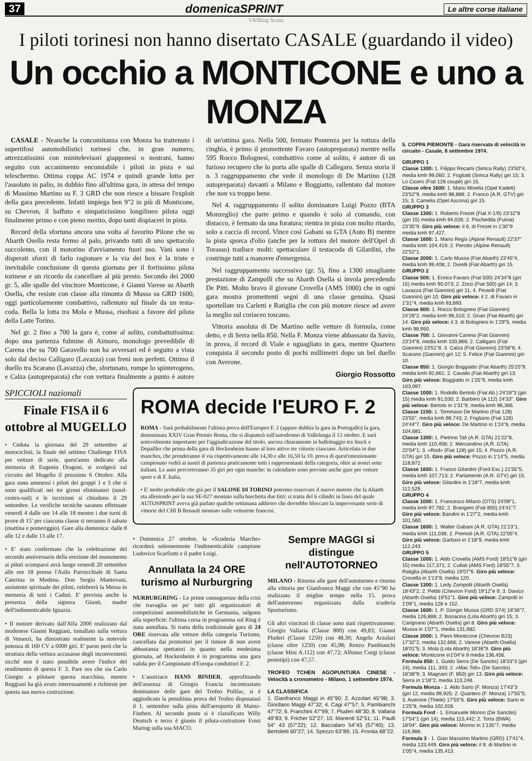37 domenicaSPRINT Le altre corse italiane
V8/Blog Scans
I piloti torinesi non hanno disertato CASALE (guardando il video)
Un occhio a MONTICONE e uno a MONZA
CASALE - Neanche la concomitanza con Monza ha trattenuto i supertifosi automobilistici torinesi che, in gran numero, attrezzatissimi con minitelevisori giapponesi o nostrani, hanno seguito con accanimento encomiabile i piloti in pista e sui teleschermo. Ottima coppa AC 1974 e quindi grande lotta per l'assoluto in palio, in dubbio fino all'ultima gara, in attesa del tempo di Massimo Martino su F. 3 GRD che non riesce a bissare l'exploit della gara precedente. Infatti impiega ben 9"2 in più di Monticone, su Chevron, il baffuto e simpaticissimo longilineo pilota oggi finalmente primo e con pieno merito, dopo tanti dispiaceri in pista.
Record della sfortuna ancora una volta al favorito Pilone che su Abarth Osella resta fermo al palo, privando tutti di uno spettacolo succolento, con il motorino d'avviamento fuori uso. Vani sono i disperati sforzi di farlo ragionare e la via dei box è la triste e inevitabile conclusione di questa giornata per il fortissimo pilota torinese e un ricordo da cancellare al più presto. Secondo dei 2000 gr. 5, alle spalle del vincitore Monticone, è Gianni Varese su Abarth Osella, che resiste con classe alla rimonta di Mussa su GRD 1600, oggi particolarmente combattivo, rallentato sul finale da un testa-coda. Bella la lotta tra Mola e Mussa, risoltasi a favore del pilota della Latte Torino.
Nel gr. 2 fino a 700 la gara è, come al solito, combattutissima: dopo una partenza fulmine di Aimoro, monologo prevedibile di Carena che su 700 Garavello non ha avversari ed è seguito a vista solo dal deciso Calligaro (Lavazza) con freni non perfetti. Ottimo il duello tra Scarano (Lavazza) che, sfortunato, rompe lo spinterogeno, e Calza (autopreparata) che con vettura finalmente a punto è autore di un'ottima gara. Nella 500, fermato Pontenza per la rottura della cinghia, è primo il promettente Favaro (autopreparata) mentre nella 595 Rocco Bolognesi, combattivo come al solito, è autore di un furioso recupero che lo porta alle spalle di Callegaro. Senza storia il n. 3 raggruppamento che vede il monologo di De Martino (128 autopreparata) davanti a Milano e Boggiatto, rallentato dal motore che non va troppo bene.
Nel 4. raggruppamento il solito dominatore Luigi Pozzo (BTA Monzeglio) che parte primo e quando è solo al comando, con distacco, è fermato da una foratura; rientra in pista con molto ritardo, solo a caccia di record. Vince così Gabani su GTA (Auto B) mentre la pista sporca d'olio (anche per la rottura del motore dell'Opel di Torasso) tradisce molti: spettacolare il testacoda di Gilardini, che costringe tutti a manovre d'emergenza.
Nel raggruppamento successivo (gr. 5), fino a 1300 smagliante prestazione di Zampolli che su Abarth Osella si invola precedendo De Pitti. Molto bravo il giovane Crovella (AMS 1000) che in ogni gara mostra promettenti segni di una classe genuina. Quasi sportellate tra Carletti e Ratiglia che con più motore riesce ad avere la meglio sul coriaceo toscano.
Vittoria assoluta di De Martino nelle vetture di formula, come detto, e di Serra nella 850. Nella F. Monza viene abbassato da Savio, in prova, il record di Viale e uguagliato in gara, mentre Quartero conquista il secondo posto di pochi millimetri dopo un bel duello con Averone.
Giorgio Rossotto
SPICCIOLI nazionali
Finale FISA il 6 ottobre al MUGELLO
• Ceduta la giornata del 29 settembre ai motociclisti, la finale del settimo Challenge FISA per vetture di serie, quest'anno dedicato alla memoria di Eugenio Dragoni, si svolgerà sul circuito del Mugello il prossimo 6 Ottobre. Alla gara sono ammessi i piloti dei gruppi 1 e 3 che si sono qualificati nei tre gironi eliminatori (nord-centro-sud) e le iscrizioni si chiudono il 29 settembre. Le verifiche tecniche saranno effettuate venerdì 4 dalle ore 14 alle 18 mentre i due turni di prove di 15' per ciascuna classe si terranno il sabato (mattina e pomeriggio). Gare alla domenica: dalle 8 alle 12 e dalle 13 alle 17.
• E' stato confermato che la celebrazione del secondo anniversario della erezione del monumento ai piloti scomparsi avrà luogo venerdì 20 settembre alle ore 18 presso l'Asilo Parrocchiale di Santa Caterina in Modena. Don Sergio Mantovani, assistente spirituale dei piloti, celebrerà la Messa in memoria di tutti i Caduti. E' prevista anche la presenza della signora Giunti, madre dell'indimenticabile Ignazio.
• Il motore derivato dall'Alfa 2000 realizzato dal modenese Gianni Reggiani, installato sulla vettura di Venanzi, ha dimostrato realmente la notevole potenza di 160 CV a 6000 giri. E' parso però che la struttura della vettura accusasse degli inconvenienti sicché non è stato possibile avere l'indice del rendimento di questa F. 3. Pare ora che sia Carlo Giorgio a pilotare questa macchina, mentre Reggiani ha già avuto interessamenti e richieste per questa sua nuova costruzione.
ROMA decide l'EURO F. 2
ROMA - Sarà probabilmente l'ultima prova dell'Europeo F. 2 (appare dubbia la gara in Portogallo) la gara, denominata XXIV Gran Premio Roma, che si disputerà sull'autodromo di Vallelunga il 13 ottobre. E sarà notevolmente importante per l'aggiudicazione del titolo, ancora chiaramente in ballottaggio tra Stuck e Depailler che prima della gara di Hockenheim hanno al loro attivo tre vittorie ciascuno. Articolata in due manches, che prenderanno il via rispettivamente alle 14,30 e alle 16,50 la 10. prova di quest'emozionante campionato vedrà ai nastri di partenza praticamente tutti i rappresentanti della categoria, oltre ai nostri sette italiani. Le auto percorreranno 35 giri per ogni manche: in calendario sono previste anche gare per vetture sport e di F. Italia.
• E' molto probabile che già per il SALONE DI TORINO potremo osservare il nuovo motore che la Abarth sta allestendo per la sua SE-027 montato sulla barchetta due litri: si tratta del 6 cilindri in linea del quale AUTOSPRINT aveva già parlato qualche settimana addietro che dovrebbe bloccare la impervesante serie di vittorie del CHI B Renault montato sulle vetturette francesi.
• Domenica 27 ottobre, la «Scuderia Marche» ricorderà solennemente l'indimenticabile campione Ludovico Scarfiotti e il padre Luigi.
Annullata la 24 ORE turismo al Nurburgring
NURBURGRING - Le prime conseguenze della crisi che travaglia un po' tutti gli organizzatori di competizioni automobilistiche in Germania, salgono alla superficie: l'ultima corsa in programma sul Ring è stata annullata. Si tratta della tradizionale gara di 24 ORE riservata alle vetture della categoria Turismo, cancellata dai promotori per il timore di non avere abbastanza spettatori in quanto nella medesima giornata, ad Hockenheim è in programma una gara valida per il Campionato d'Europa conduttori F. 2.
• L'austriaco HANS BINDER, approfittando dell'assenza di Giorgio Francia incontrastato dominatore delle gare del Trofeo Polifac, si è aggiudicato la penultima prova del Trofeo disputatasi il 1. settembre sulla pista dell'aeroporto di Mainz-Finthen. Al secondo posto si è classificato Willy Deutsch e terzo è giunto il pilota-costruttore Ernst Maring sulla sua MACO.
Sempre MAGGI si distingue nell'AUTOTORNEO
MILANO - Ritorno alle gare dell'autotorneo e ritorno alla vittoria per Gianfranco Maggi che con 45"90 ha realizzato il miglior tempo nella 15. prova dell'autotorneo organizzata dalla scuderia Sporturismo.
Gli altri vincitori di classe sono stati rispettivamente: Giorgio Vallaria (Classe 800) con 49,83; Gianni Pluderi (Classe 1250) con 48,30; Angelo Arzolari (classe oltre 1250) con 45,98; Renzo Pambianchi (classe Mini A.112) con 47,72; Alfonso Corgi (classe prototipi) con 47,57.
TROFEO TCHEN AGOPUNTURA CINESE - Velocità a cronometro - Milano, 1 settembre 1974.
LA CLASSIFICA
1. Gianfranco Maggi in 45"90; 2. Azzolari 45"98; 3. Giordano Maggi 47"32; 4. Cagi 47"57; 5. Pambianchi 47"72; 6. Franchini 47"99; 7. Pluderi 48"30; 8. Vallaria 49"83; 9. Fricher 52"27; 10. Manenti 52"51; 11. Paulli 54" 43 (57"22); 12. Baccalaro 54"43 (57"40); 13. Bertoletti 60"27; 14. Spezzo 63"89; 15. Frontia 68"22.
5. COPPA PIEMONTE - Gara riservata di velocità in circuito - Casale, 8 settembre 1974.
GRUPPO 1
Classe 1300: 1. Filippo Recami (Simca Rally) 23'50"4, media kmh 99,060; 2. Fogliatti (Simca Rally) giri 15; 3. Lo Cicero (Fiat 128 coupé) giri 15.
Classe oltre 1600: 1. Mario Minella (Opel Kadett) 23'52"9, media kmh 98,888; 2. Franco (A.R. GTV) giri 15; 3. Camelia (Opel Ascona) giri 15.
GRUPPO 3
Classe 1300: 1. Roberto Frezet (Fiat X-1/9) 23'32"8 (giri 15) media kmh 94,026; 2. Pischedda (Fulvia) 23'35"9. Giro più veloce: il 6. di Frezet in 1'30"9 media kmh 97,427.
Classe 1600: 1. Mario Regis (Alpine Renault) 22'37" media kmh 104,419; 2. Perotto (Alpine Renault) 22'52"1.
Classe 2000: 1. Carlo Mussa (Fiat Abarth) 23'45"4, media kmh 99,408; 2. Durelli (Fiat Abarth) giri 15.
GRUPPO 2
Classe 500: 1. Enrico Favaro (Fiat 500) 24'34"8 (giri 15) media kmh 90,073; 2. Zorzi (Fiat 500) giri 14; 3. Lavazza (Fiat Giannini) giri 11; 4. Pinardi (Fiat Giannini) giri 10. Giro più veloce: il 2. di Favaro in 1'31"4, media kmh 93,893.
Classe 600: 1. Rocco Bolognesi (Fiat Giannini) 24'28"2, media kmh 96,510; 2. Gnan (Fiat Abarth) giri 14. Giro più veloce: il 3. di Bolognesi in 1'29"5, media kmh 98,950.
Classe 700: 1. Giovanni Carena (Fiat Giannini) 23'24"8, media kmh 100,866; 2. Calligaro (Fiat Giannini) 23'51"8. 3. Calza (Fiat Giannini) 23'58"6; 4. Scarano (Giannini) giri 12; 5. Felice (Fiat Giannini) giri 10.
Classe 850: 1. Giorgio Boggiatto (Fiat Abarth) 25'25"9, media kmh 92,861; 2. Cavallo (Fiat Abarth) giri 13. Giro più veloce: Boggiatto in 1'25"9, media kmh 103,097.
Classe 1000: 1. Rodolfo Bertolo (Fiat Ab.) 24'19"3 (giri 15) media kmh 91,030; 2. Barbero (A 112) 24'33". Giro più veloce: Bertolo in 1'31"9, media kmh 96,366.
Classe 1150: 1. Tommaso De Martino (Fiat 128) 23'55", media kmh 98,743; 2. Fogliano (Fiat 128) 24'44"7. Giro più veloce: De Martino in 1'24"6, media 104,681.
Classe 1300: 1. Pietrino Tali (A.R. GTA) 21'22"8, media kmh 110,458; 2. Mercandino (A.R. GTA) 22'04"1; 3. «Rod» (Fiat 128) giri 15; 4. Pozzo (A.R. GTA) giri 15. Giro più veloce: Pozzo in 1'14"5, media 118,872.
Classe 1600: 1. Franco Gilardini (Ford Esc.) 21'55"5, media kmh 107,713; 2. Parlamento (A.R. GTV) giri 15. Giro più veloce: Gilardini in 1'18"7, media kmh 112,529.
GRUPPO 4
Classe 1000: 1. Francesco Milano (OTS) 24'09"1, media kmh 97,782; 2. Brangero (Fiat 850) 24'41"7. Giro più veloce: Bandini in 1'27"2, media kmh 101,560.
Classe 1600: 1. Walter Gabani (A.R. GTA) 21'13"1, media kmh 111,038; 2. Premoli (A.R. GTA) 22'05"4. Giro più veloce: Garbani in 1'18"9, media kmh 112,243.
GRUPPO 5
Classe 1000: 1. Aldo Crovella (AMS Ford) 18'51"8 (giri 15) media 117,371; 2. Cullati (AMS Ford) 18'55"7; 3. Ratiglia (Abarth Osella) 19'07"6. Giro più veloce: Crovella in 1'13"8, media 120.
Classe 1300: 1. Ledy Zampolli (Abarth Osella) 18'43"2; 2. Pettiti (Chevron Ford) 19'12"e 9; 3. Davico (Abarth Osella) 19'51"1. Giro più veloce: Zampolli in 1'09"1, media 128 e 152.
Classe 1600: 1. P. Giorgio Mussa (GRD S74) 18'36"7, media 126,888; 2. Bonacina (Lola Abarth) giri 15; 3. Carignano (Abarth Osella) giri 8. Giro più veloce: Mussa in 1'07"1, media 131,982.
Classe 2000: 1. Piero Monticone (Chevron B23) 17'32"2, media 132,666; 2. Varese (Abarth Osella) 18'01"5; 3. Mola (Lola Abarth) 18'36"9. Giro più veloce: Monticone in1'04"e 9 media 136,456.
Formula 850: 1. Guido Serra (De Sanctis) 18'33"3 (giri 14), media 111, 343; 2. «Mac Tob» (De Sanctis) 18'38"9; 3. Magnani (F. 850) giri 13. Giro più veloce: Serra in 1'18"2, media 113,248.
Formula Monza - 1. Aldo Sario (F. Monza) 17'43"3 (giri 12, media 99,925; 2. Quartero (F. Monza) 17'55"5; 3. Averone (Thiele) 17'55"6. Giro più veloce: Sario in 1'25"8, media 102,028.
Formula Ford - 1. Emanuele Monno (De Sanctiis) 17'54"1 (giri 14), media 115,442; 2. Torta (BWA) 18'04". Giro più veloce: Monno in 1'135"7, media 116,988.
Formula 3 - 1. Gian Massimo Martino (GRD) 17'41"4, media 133,449. Giro più veloce: il 9. di Martino in 1'05"4, media 135,413.